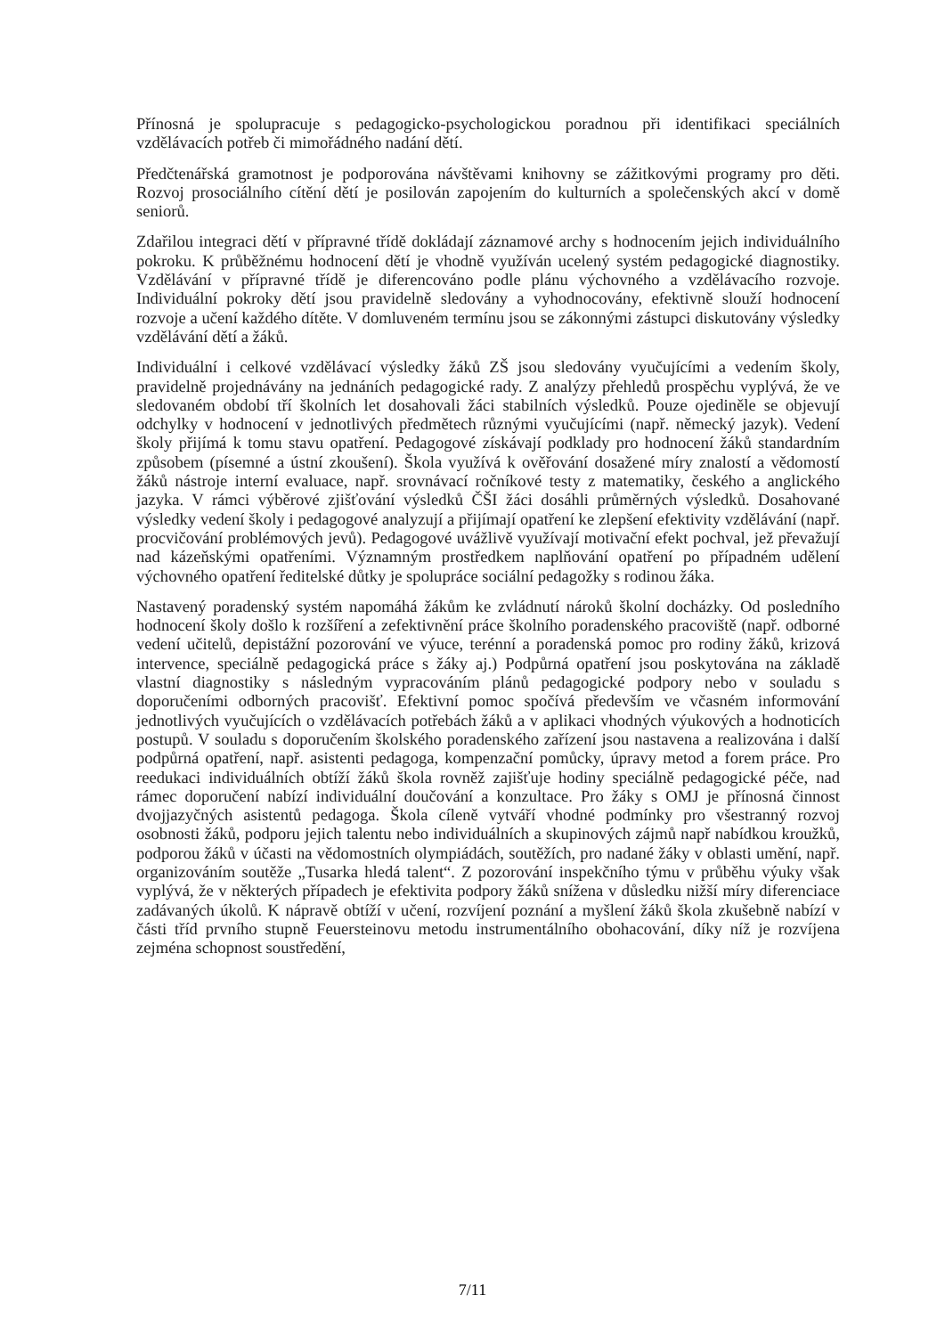Přínosná je spolupracuje s pedagogicko-psychologickou poradnou při identifikaci speciálních vzdělávacích potřeb či mimořádného nadání dětí.
Předčtenářská gramotnost je podporována návštěvami knihovny se zážitkovými programy pro děti. Rozvoj prosociálního cítění dětí je posilován zapojením do kulturních a společenských akcí v domě seniorů.
Zdařilou integraci dětí v přípravné třídě dokládají záznamové archy s hodnocením jejich individuálního pokroku. K průběžnému hodnocení dětí je vhodně využíván ucelený systém pedagogické diagnostiky. Vzdělávání v přípravné třídě je diferencováno podle plánu výchovného a vzdělávacího rozvoje. Individuální pokroky dětí jsou pravidelně sledovány a vyhodnocovány, efektivně slouží hodnocení rozvoje a učení každého dítěte. V domluveném termínu jsou se zákonnými zástupci diskutovány výsledky vzdělávání dětí a žáků.
Individuální i celkové vzdělávací výsledky žáků ZŠ jsou sledovány vyučujícími a vedením školy, pravidelně projednávány na jednáních pedagogické rady. Z analýzy přehledů prospěchu vyplývá, že ve sledovaném období tří školních let dosahovali žáci stabilních výsledků. Pouze ojediněle se objevují odchylky v hodnocení v jednotlivých předmětech různými vyučujícími (např. německý jazyk). Vedení školy přijímá k tomu stavu opatření. Pedagogové získávají podklady pro hodnocení žáků standardním způsobem (písemné a ústní zkoušení). Škola využívá k ověřování dosažené míry znalostí a vědomostí žáků nástroje interní evaluace, např. srovnávací ročníkové testy z matematiky, českého a anglického jazyka. V rámci výběrové zjišťování výsledků ČŠI žáci dosáhli průměrných výsledků. Dosahované výsledky vedení školy i pedagogové analyzují a přijímají opatření ke zlepšení efektivity vzdělávání (např. procvičování problémových jevů). Pedagogové uvážlivě využívají motivační efekt pochval, jež převažují nad kázeňskými opatřeními. Významným prostředkem naplňování opatření po případném udělení výchovného opatření ředitelské důtky je spolupráce sociální pedagožky s rodinou žáka.
Nastavený poradenský systém napomáhá žákům ke zvládnutí nároků školní docházky. Od posledního hodnocení školy došlo k rozšíření a zefektivnění práce školního poradenského pracoviště (např. odborné vedení učitelů, depistážní pozorování ve výuce, terénní a poradenská pomoc pro rodiny žáků, krizová intervence, speciálně pedagogická práce s žáky aj.) Podpůrná opatření jsou poskytována na základě vlastní diagnostiky s následným vypracováním plánů pedagogické podpory nebo v souladu s doporučeními odborných pracovišť. Efektivní pomoc spočívá především ve včasném informování jednotlivých vyučujících o vzdělávacích potřebách žáků a v aplikaci vhodných výukových a hodnoticích postupů. V souladu s doporučením školského poradenského zařízení jsou nastavena a realizována i další podpůrná opatření, např. asistenti pedagoga, kompenzační pomůcky, úpravy metod a forem práce. Pro reedukaci individuálních obtíží žáků škola rovněž zajišťuje hodiny speciálně pedagogické péče, nad rámec doporučení nabízí individuální doučování a konzultace. Pro žáky s OMJ je přínosná činnost dvojjazyčných asistentů pedagoga. Škola cíleně vytváří vhodné podmínky pro všestranný rozvoj osobnosti žáků, podporu jejich talentu nebo individuálních a skupinových zájmů např nabídkou kroužků, podporou žáků v účasti na vědomostních olympiádách, soutěžích, pro nadané žáky v oblasti umění, např. organizováním soutěže „Tusarka hledá talent“. Z pozorování inspekčního týmu v průběhu výuky však vyplývá, že v některých případech je efektivita podpory žáků snížena v důsledku nižší míry diferenciace zadávaných úkolů. K nápravě obtíží v učení, rozvíjení poznání a myšlení žáků škola zkušebně nabízí v části tříd prvního stupně Feuersteinovu metodu instrumentálního obohacování, díky níž je rozvíjena zejména schopnost soustředění,
7/11